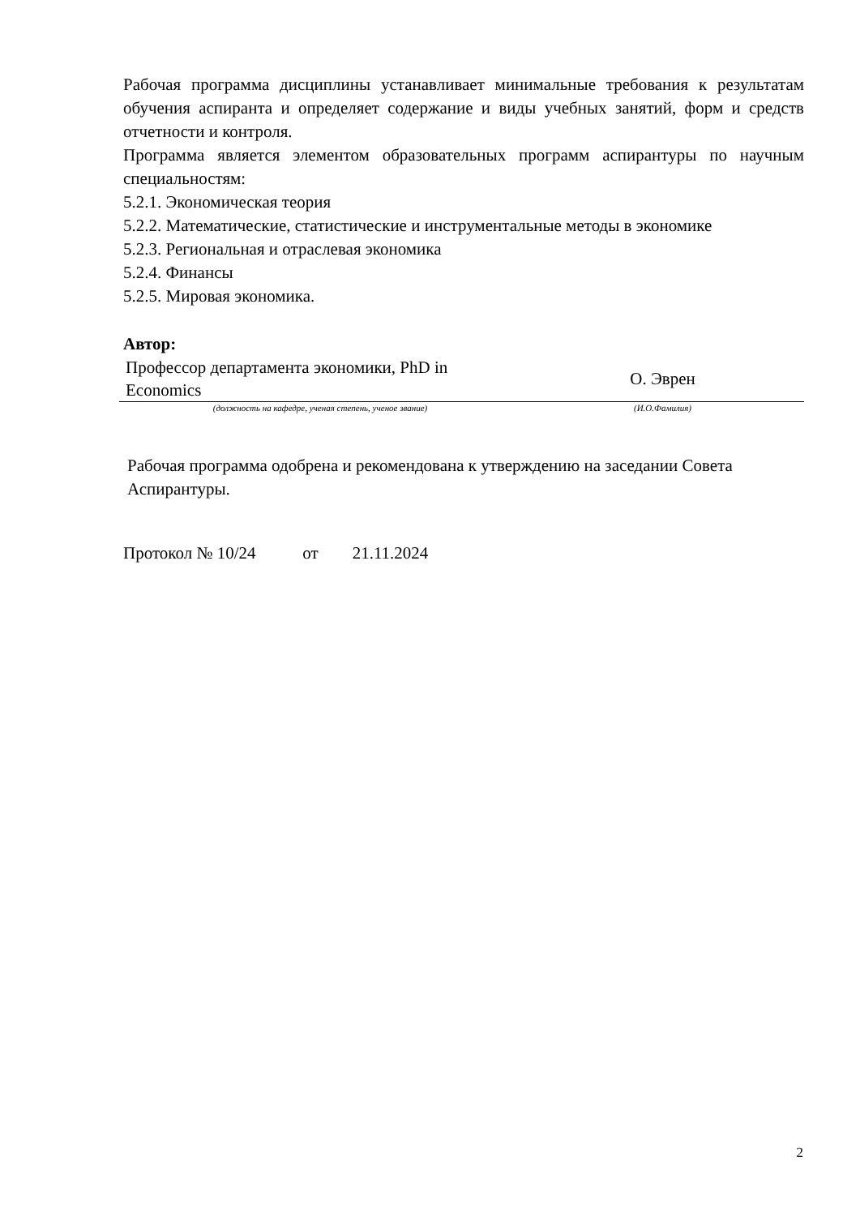Рабочая программа дисциплины устанавливает минимальные требования к результатам обучения аспиранта и определяет содержание и виды учебных занятий, форм и средств отчетности и контроля.
Программа является элементом образовательных программ аспирантуры по научным специальностям:
5.2.1. Экономическая теория
5.2.2. Математические, статистические и инструментальные методы в экономике
5.2.3. Региональная и отраслевая экономика
5.2.4. Финансы
5.2.5. Мировая экономика.
Автор:
| Профессор департамента экономики, PhD in Economics | О. Эврен |
| (должность на кафедре, ученая степень, ученое звание) | (И.О.Фамилия) |
Рабочая программа одобрена и рекомендована к утверждению на заседании Совета Аспирантуры.
Протокол № 10/24 от 21.11.2024
2